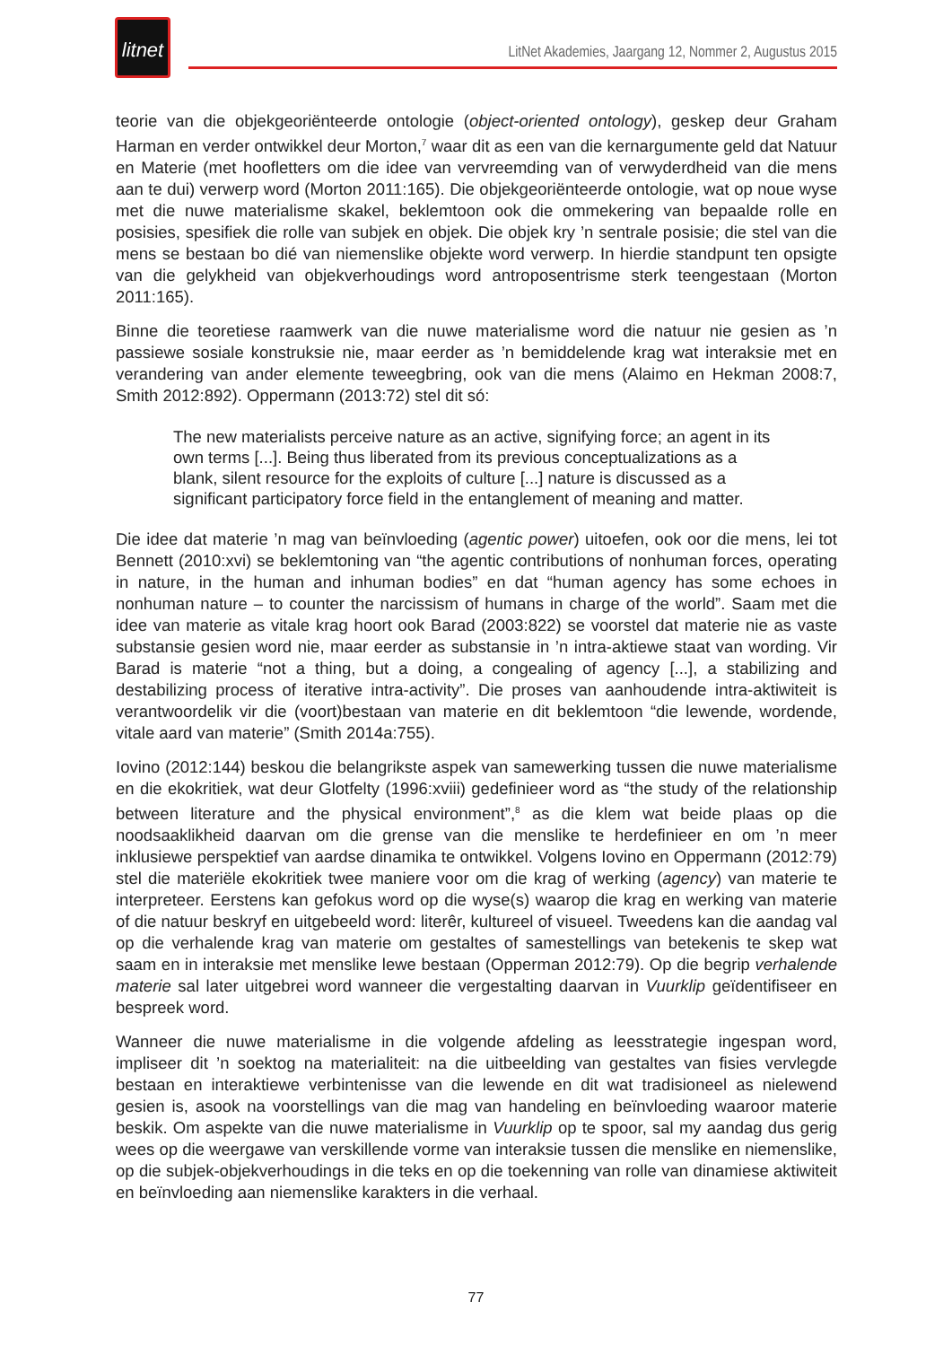litnet
LitNet Akademies, Jaargang 12, Nommer 2, Augustus 2015
teorie van die objekgeoriënteerde ontologie (object-oriented ontology), geskep deur Graham Harman en verder ontwikkel deur Morton,<sup>7</sup> waar dit as een van die kernargumente geld dat Natuur en Materie (met hoofletters om die idee van vervreemding van of verwyderdheid van die mens aan te dui) verwerp word (Morton 2011:165). Die objekgeoriënteerde ontologie, wat op noue wyse met die nuwe materialisme skakel, beklemtoon ook die ommekering van bepaalde rolle en posisies, spesifiek die rolle van subjek en objek. Die objek kry ’n sentrale posisie; die stel van die mens se bestaan bo dié van niemenslike objekte word verwerp. In hierdie standpunt ten opsigte van die gelykheid van objekverhoudings word antroposentrisme sterk teengestaan (Morton 2011:165).
Binne die teoretiese raamwerk van die nuwe materialisme word die natuur nie gesien as ’n passiewe sosiale konstruksie nie, maar eerder as ’n bemiddelende krag wat interaksie met en verandering van ander elemente teweegbring, ook van die mens (Alaimo en Hekman 2008:7, Smith 2012:892). Oppermann (2013:72) stel dit só:
The new materialists perceive nature as an active, signifying force; an agent in its own terms [...]. Being thus liberated from its previous conceptualizations as a blank, silent resource for the exploits of culture [...] nature is discussed as a significant participatory force field in the entanglement of meaning and matter.
Die idee dat materie ’n mag van beïnvloeding (agentic power) uitoefen, ook oor die mens, lei tot Bennett (2010:xvi) se beklemtoning van “the agentic contributions of nonhuman forces, operating in nature, in the human and inhuman bodies” en dat “human agency has some echoes in nonhuman nature – to counter the narcissism of humans in charge of the world”. Saam met die idee van materie as vitale krag hoort ook Barad (2003:822) se voorstel dat materie nie as vaste substansie gesien word nie, maar eerder as substansie in ’n intra-aktiewe staat van wording. Vir Barad is materie “not a thing, but a doing, a congealing of agency [...], a stabilizing and destabilizing process of iterative intra-activity”. Die proses van aanhoudende intra-aktiwiteit is verantwoordelik vir die (voort)bestaan van materie en dit beklemtoon “die lewende, wordende, vitale aard van materie” (Smith 2014a:755).
Iovino (2012:144) beskou die belangrikste aspek van samewerking tussen die nuwe materialisme en die ekokritiek, wat deur Glotfelty (1996:xviii) gedefinieer word as “the study of the relationship between literature and the physical environment”,<sup>8</sup> as die klem wat beide plaas op die noodsaaklikheid daarvan om die grense van die menslike te herdefinieer en om ’n meer inklusiewe perspektief van aardse dinamika te ontwikkel. Volgens Iovino en Oppermann (2012:79) stel die materiële ekokritiek twee maniere voor om die krag of werking (agency) van materie te interpreteer. Eerstens kan gefokus word op die wyse(s) waarop die krag en werking van materie of die natuur beskryf en uitgebeeld word: literêr, kultureel of visueel. Tweedens kan die aandag val op die verhalende krag van materie om gestaltes of samestellings van betekenis te skep wat saam en in interaksie met menslike lewe bestaan (Opperman 2012:79). Op die begrip verhalende materie sal later uitgebrei word wanneer die vergestalting daarvan in Vuurklip geïdentifiseer en bespreek word.
Wanneer die nuwe materialisme in die volgende afdeling as leesstrategie ingespan word, impliseer dit ’n soektog na materialiteit: na die uitbeelding van gestaltes van fisies vervlegde bestaan en interaktiewe verbintenisse van die lewende en dit wat tradisioneel as nielewend gesien is, asook na voorstellings van die mag van handeling en beïnvloeding waaroor materie beskik. Om aspekte van die nuwe materialisme in Vuurklip op te spoor, sal my aandag dus gerig wees op die weergawe van verskillende vorme van interaksie tussen die menslike en niemenslike, op die subjek-objekverhoudings in die teks en op die toekenning van rolle van dinamiese aktiwiteit en beïnvloeding aan niemenslike karakters in die verhaal.
77